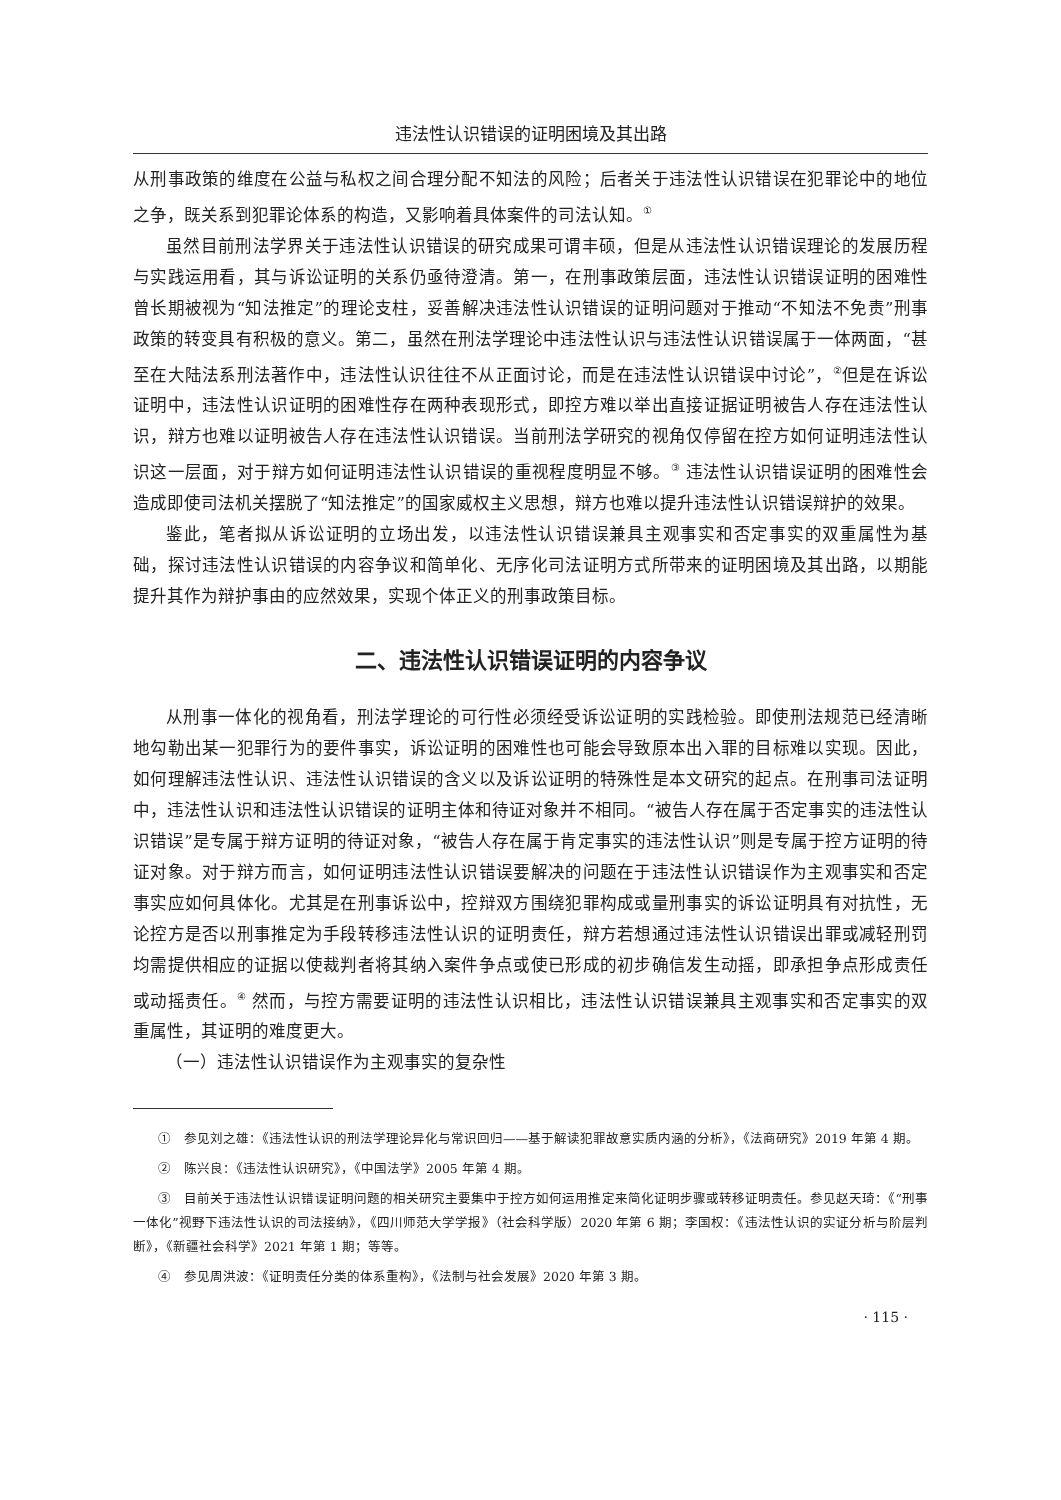违法性认识错误的证明困境及其出路
从刑事政策的维度在公益与私权之间合理分配不知法的风险；后者关于违法性认识错误在犯罪论中的地位之争，既关系到犯罪论体系的构造，又影响着具体案件的司法认知。<sup>①</sup>
虽然目前刑法学界关于违法性认识错误的研究成果可谓丰硕，但是从违法性认识错误理论的发展历程与实践运用看，其与诉讼证明的关系仍亟待澄清。第一，在刑事政策层面，违法性认识错误证明的困难性曾长期被视为“知法推定”的理论支柱，妥善解决违法性认识错误的证明问题对于推动“不知法不免责”刑事政策的转变具有积极的意义。第二，虽然在刑法学理论中违法性认识与违法性认识错误属于一体两面，“甚至在大陆法系刑法著作中，违法性认识往往不从正面讨论，而是在违法性认识错误中讨论”，<sup>②</sup>但是在诉讼证明中，违法性认识证明的困难性存在两种表现形式，即控方难以举出直接证据证明被告人存在违法性认识，辩方也难以证明被告人存在违法性认识错误。当前刑法学研究的视角仅停留在控方如何证明违法性认识这一层面，对于辩方如何证明违法性认识错误的重视程度明显不够。<sup>③</sup> 违法性认识错误证明的困难性会造成即使司法机关摆脱了“知法推定”的国家威权主义思想，辩方也难以提升违法性认识错误辩护的效果。
鉴此，笔者拟从诉讼证明的立场出发，以违法性认识错误兼具主观事实和否定事实的双重属性为基础，探讨违法性认识错误的内容争议和简单化、无序化司法证明方式所带来的证明困境及其出路，以期能提升其作为辩护事由的应然效果，实现个体正义的刑事政策目标。
二、违法性认识错误证明的内容争议
从刑事一体化的视角看，刑法学理论的可行性必须经受诉讼证明的实践检验。即使刑法规范已经清晰地勾勒出某一犯罪行为的要件事实，诉讼证明的困难性也可能会导致原本出入罪的目标难以实现。因此，如何理解违法性认识、违法性认识错误的含义以及诉讼证明的特殊性是本文研究的起点。在刑事司法证明中，违法性认识和违法性认识错误的证明主体和待证对象并不相同。“被告人存在属于否定事实的违法性认识错误”是专属于辩方证明的待证对象，“被告人存在属于肯定事实的违法性认识”则是专属于控方证明的待证对象。对于辩方而言，如何证明违法性认识错误要解决的问题在于违法性认识错误作为主观事实和否定事实应如何具体化。尤其是在刑事诉讼中，控辩双方围绕犯罪构成或量刑事实的诉讼证明具有对抗性，无论控方是否以刑事推定为手段转移违法性认识的证明责任，辩方若想通过违法性认识错误出罪或减轻刑罚均需提供相应的证据以使裁判者将其纳入案件争点或使已形成的初步确信发生动摇，即承担争点形成责任或动摇责任。<sup>④</sup> 然而，与控方需要证明的违法性认识相比，违法性认识错误兼具主观事实和否定事实的双重属性，其证明的难度更大。
（一）违法性认识错误作为主观事实的复杂性
①　参见刘之雄：《违法性认识的刑法学理论异化与常识回归——基于解读犯罪故意实质内涵的分析》，《法商研究》2019 年第 4 期。
②　陈兴良：《违法性认识研究》，《中国法学》2005 年第 4 期。
③　目前关于违法性认识错误证明问题的相关研究主要集中于控方如何运用推定来简化证明步骤或转移证明责任。参见赵天琦：《“刑事一体化”视野下违法性认识的司法接纳》，《四川师范大学学报》（社会科学版）2020 年第 6 期；李国权：《违法性认识的实证分析与阶层判断》，《新疆社会科学》2021 年第 1 期；等等。
④　参见周洪波：《证明责任分类的体系重构》，《法制与社会发展》2020 年第 3 期。
· 115 ·